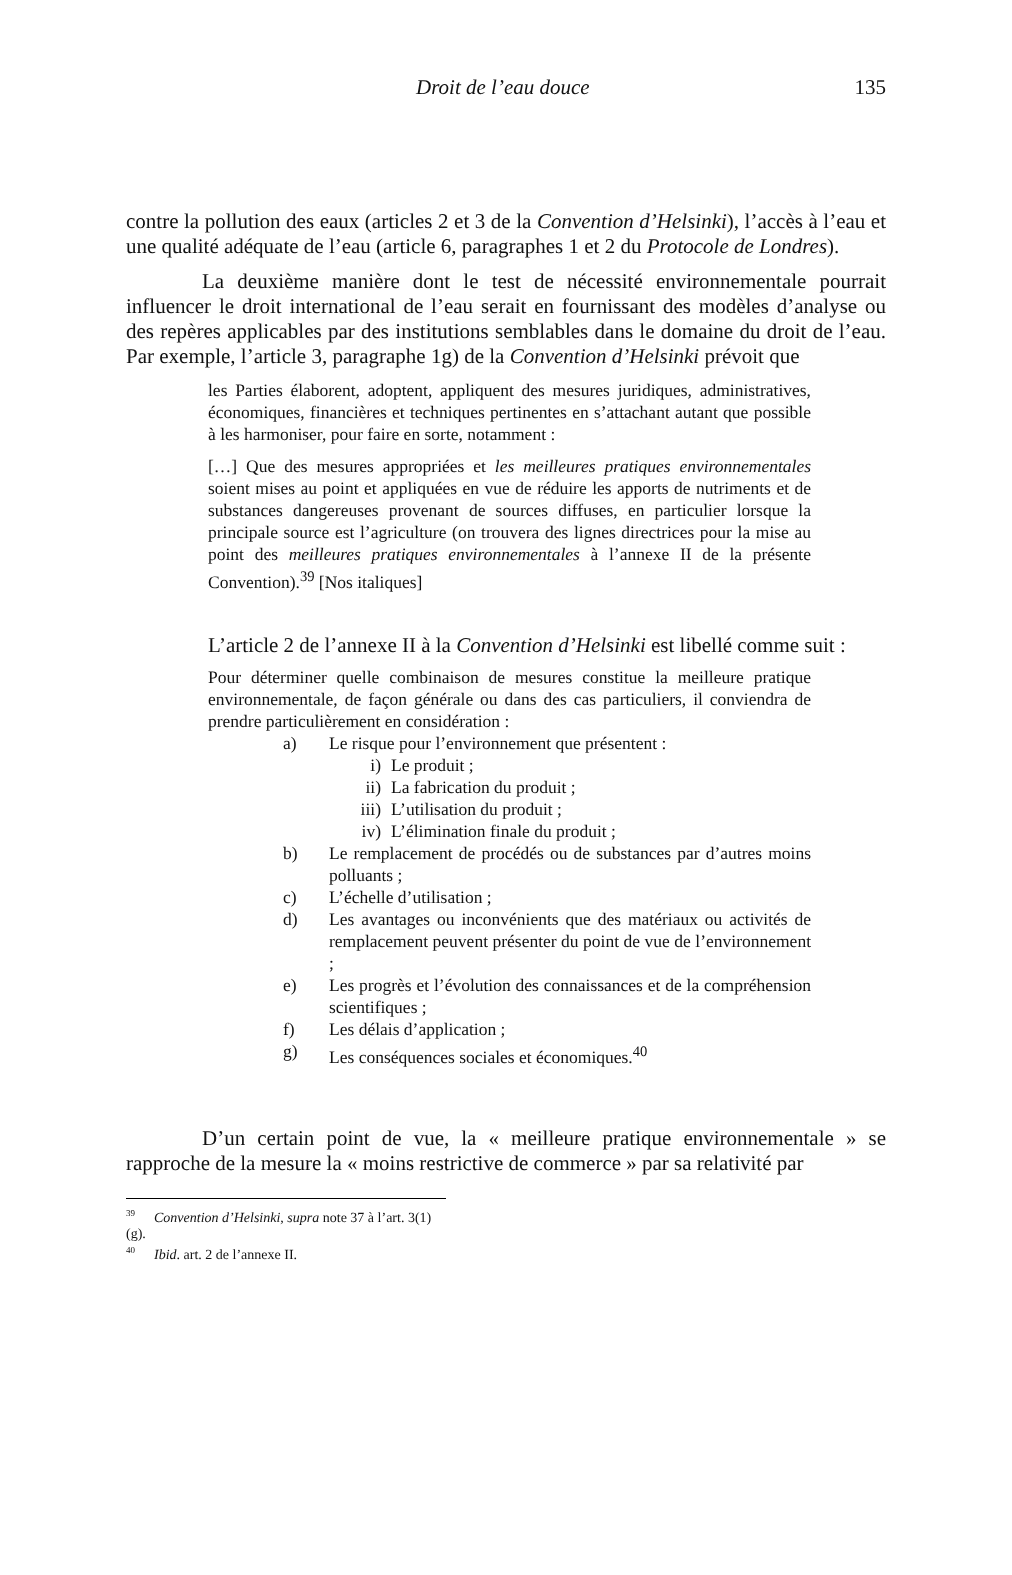Droit de l’eau douce 135
contre la pollution des eaux (articles 2 et 3 de la Convention d’Helsinki), l’accès à l’eau et une qualité adéquate de l’eau (article 6, paragraphes 1 et 2 du Protocole de Londres).
La deuxième manière dont le test de nécessité environnementale pourrait influencer le droit international de l’eau serait en fournissant des modèles d’analyse ou des repères applicables par des institutions semblables dans le domaine du droit de l’eau. Par exemple, l’article 3, paragraphe 1g) de la Convention d’Helsinki prévoit que
les Parties élaborent, adoptent, appliquent des mesures juridiques, administratives, économiques, financières et techniques pertinentes en s’attachant autant que possible à les harmoniser, pour faire en sorte, notamment :
[…] Que des mesures appropriées et les meilleures pratiques environnementales soient mises au point et appliquées en vue de réduire les apports de nutriments et de substances dangereuses provenant de sources diffuses, en particulier lorsque la principale source est l’agriculture (on trouvera des lignes directrices pour la mise au point des meilleures pratiques environnementales à l’annexe II de la présente Convention).<sup>39</sup> [Nos italiques]
L’article 2 de l’annexe II à la Convention d’Helsinki est libellé comme suit :
Pour déterminer quelle combinaison de mesures constitue la meilleure pratique environnementale, de façon générale ou dans des cas particuliers, il conviendra de prendre particulièrement en considération :
a) Le risque pour l’environnement que présentent :
i) Le produit ;
ii) La fabrication du produit ;
iii) L’utilisation du produit ;
iv) L’élimination finale du produit ;
b) Le remplacement de procédés ou de substances par d’autres moins polluants ;
c) L’échelle d’utilisation ;
d) Les avantages ou inconvénients que des matériaux ou activités de remplacement peuvent présenter du point de vue de l’environnement ;
e) Les progrès et l’évolution des connaissances et de la compréhension scientifiques ;
f) Les délais d’application ;
g) Les conséquences sociales et économiques.<sup>40</sup>
D’un certain point de vue, la « meilleure pratique environnementale » se rapproche de la mesure la « moins restrictive de commerce » par sa relativité par
<sup>39</sup> Convention d’Helsinki, supra note 37 à l’art. 3(1)(g).
<sup>40</sup> Ibid. art. 2 de l’annexe II.